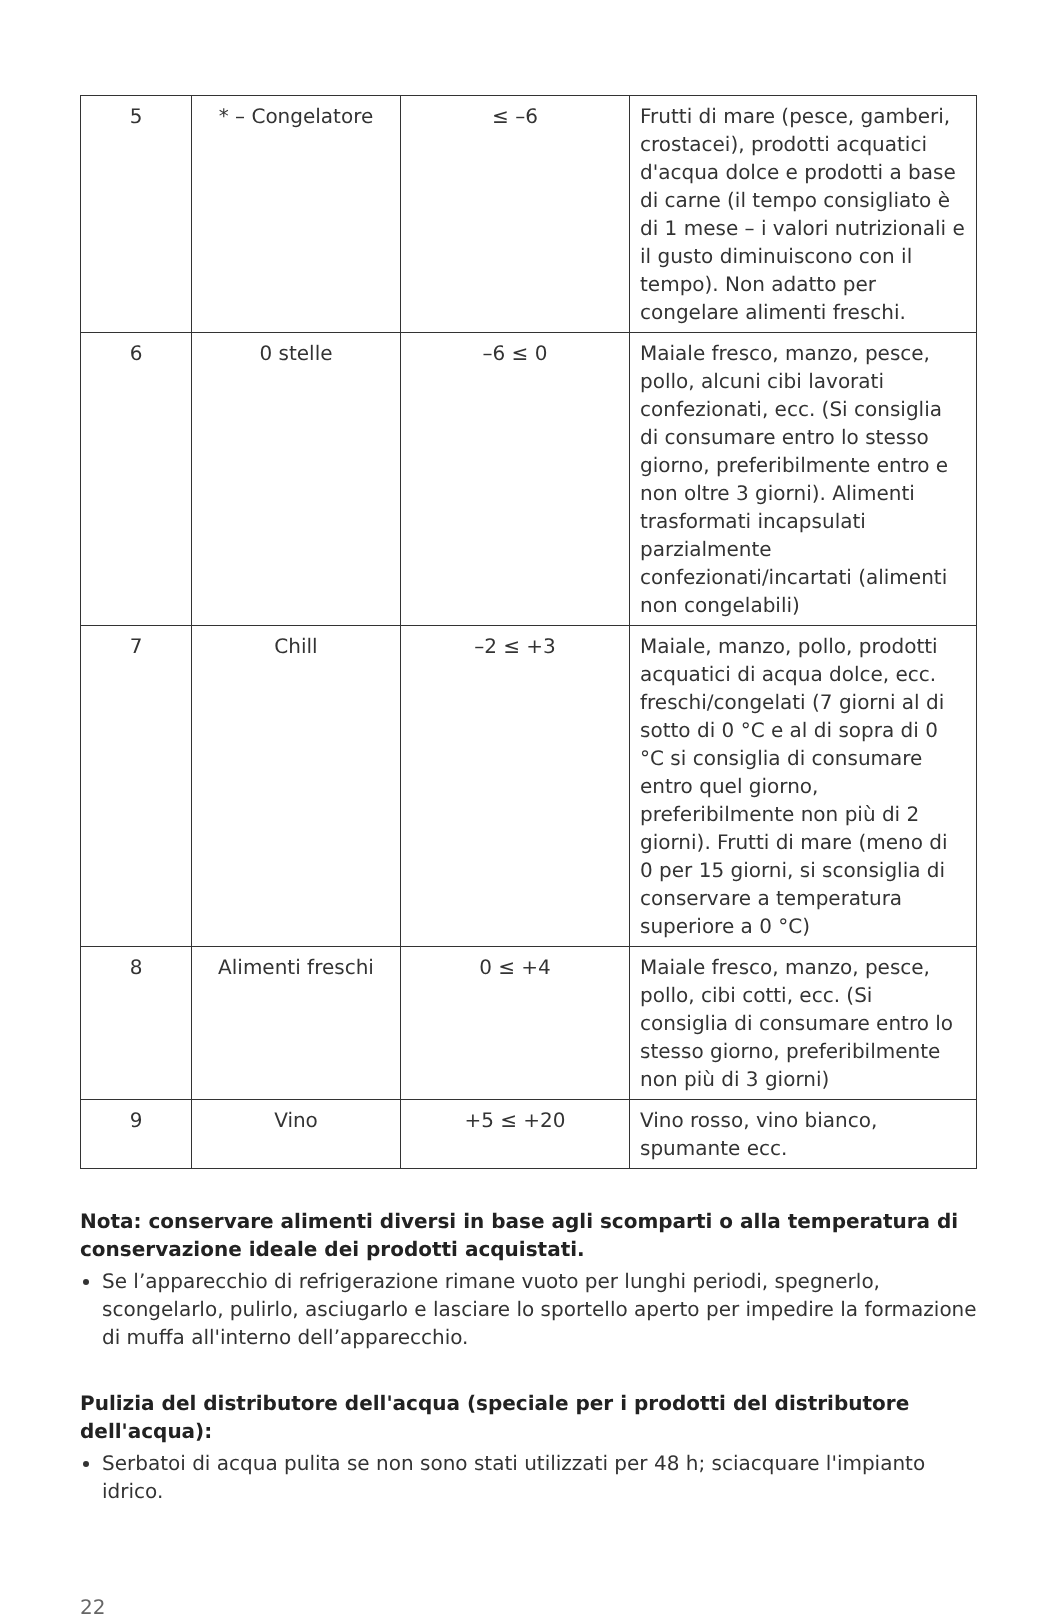| 5 | * – Congelatore | ≤ –6 | Frutti di mare (pesce, gamberi, crostacei), prodotti acquatici d'acqua dolce e prodotti a base di carne (il tempo consigliato è di 1 mese – i valori nutrizionali e il gusto diminuiscono con il tempo). Non adatto per congelare alimenti freschi. |
| 6 | 0 stelle | –6 ≤ 0 | Maiale fresco, manzo, pesce, pollo, alcuni cibi lavorati confezionati, ecc. (Si consiglia di consumare entro lo stesso giorno, preferibilmente entro e non oltre 3 giorni). Alimenti trasformati incapsulati parzialmente confezionati/incartati (alimenti non congelabili) |
| 7 | Chill | –2 ≤ +3 | Maiale, manzo, pollo, prodotti acquatici di acqua dolce, ecc. freschi/congelati (7 giorni al di sotto di 0 °C e al di sopra di 0 °C si consiglia di consumare entro quel giorno, preferibilmente non più di 2 giorni). Frutti di mare (meno di 0 per 15 giorni, si sconsiglia di conservare a temperatura superiore a 0 °C) |
| 8 | Alimenti freschi | 0 ≤ +4 | Maiale fresco, manzo, pesce, pollo, cibi cotti, ecc. (Si consiglia di consumare entro lo stesso giorno, preferibilmente non più di 3 giorni) |
| 9 | Vino | +5 ≤ +20 | Vino rosso, vino bianco, spumante ecc. |
Nota: conservare alimenti diversi in base agli scomparti o alla temperatura di conservazione ideale dei prodotti acquistati.
Se l’apparecchio di refrigerazione rimane vuoto per lunghi periodi, spegnerlo, scongelarlo, pulirlo, asciugarlo e lasciare lo sportello aperto per impedire la formazione di muffa all'interno dell’apparecchio.
Pulizia del distributore dell'acqua (speciale per i prodotti del distributore dell'acqua):
Serbatoi di acqua pulita se non sono stati utilizzati per 48 h; sciacquare l'impianto idrico.
22